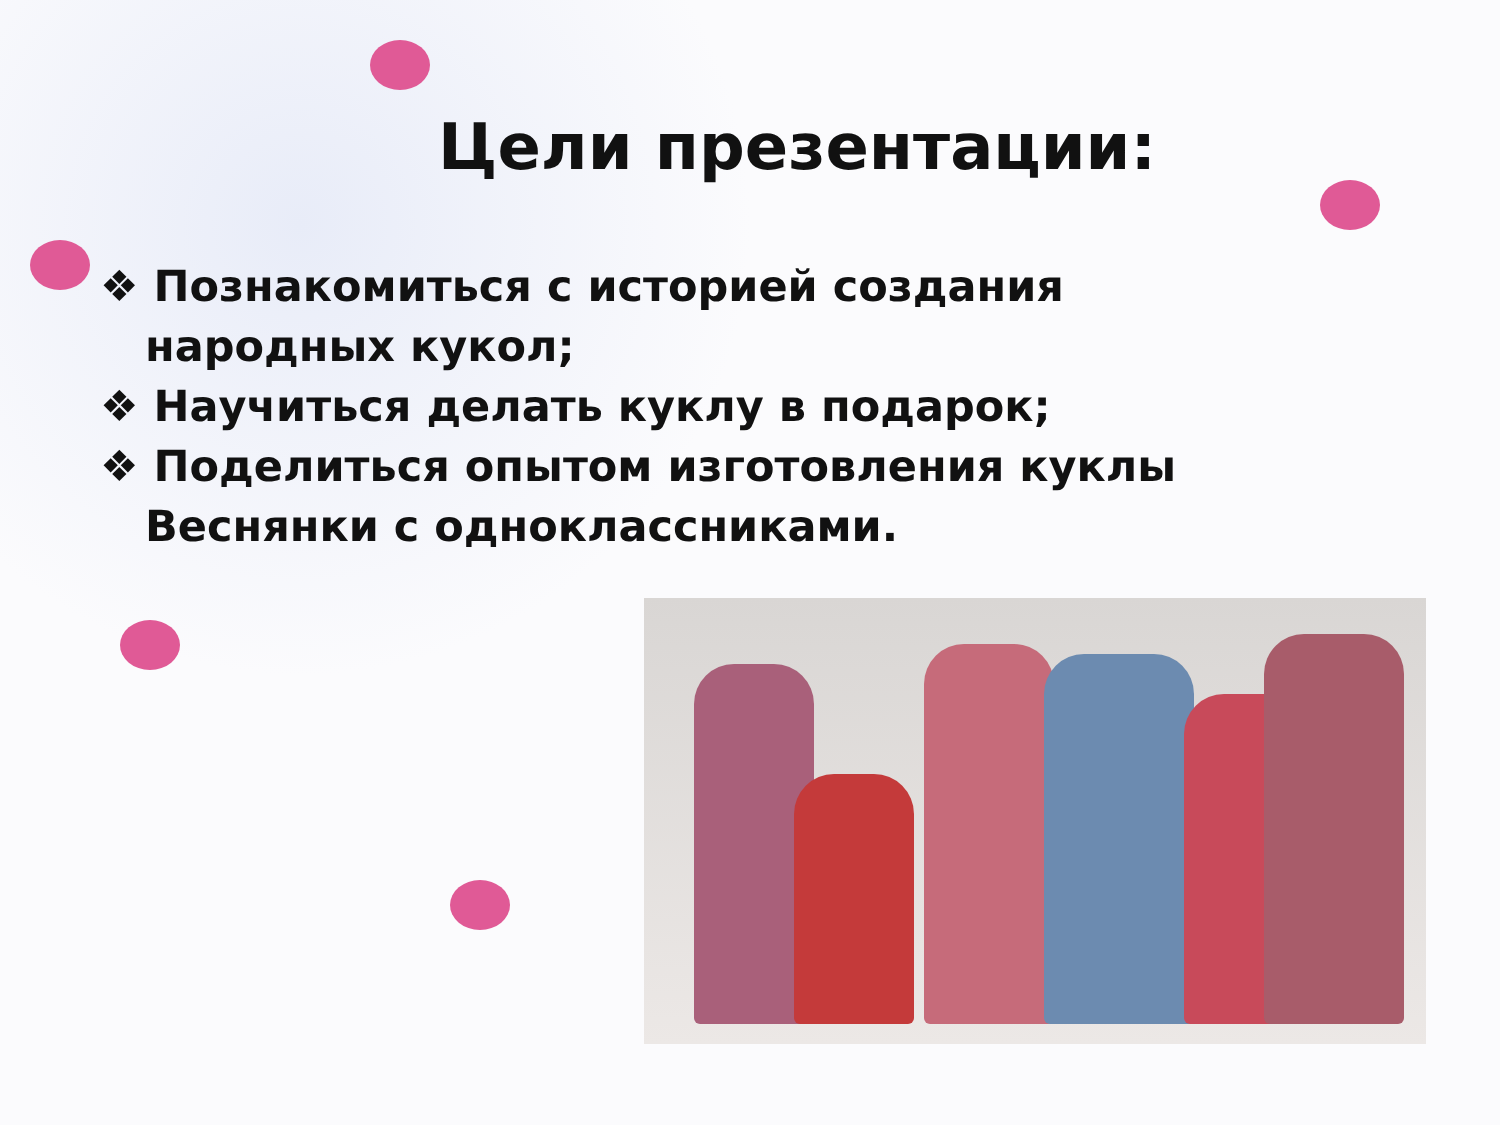Цели презентации:
❖ Познакомиться с историей создания народных кукол;
❖ Научиться делать куклу в подарок;
❖ Поделиться опытом изготовления куклы Веснянки с одноклассниками.